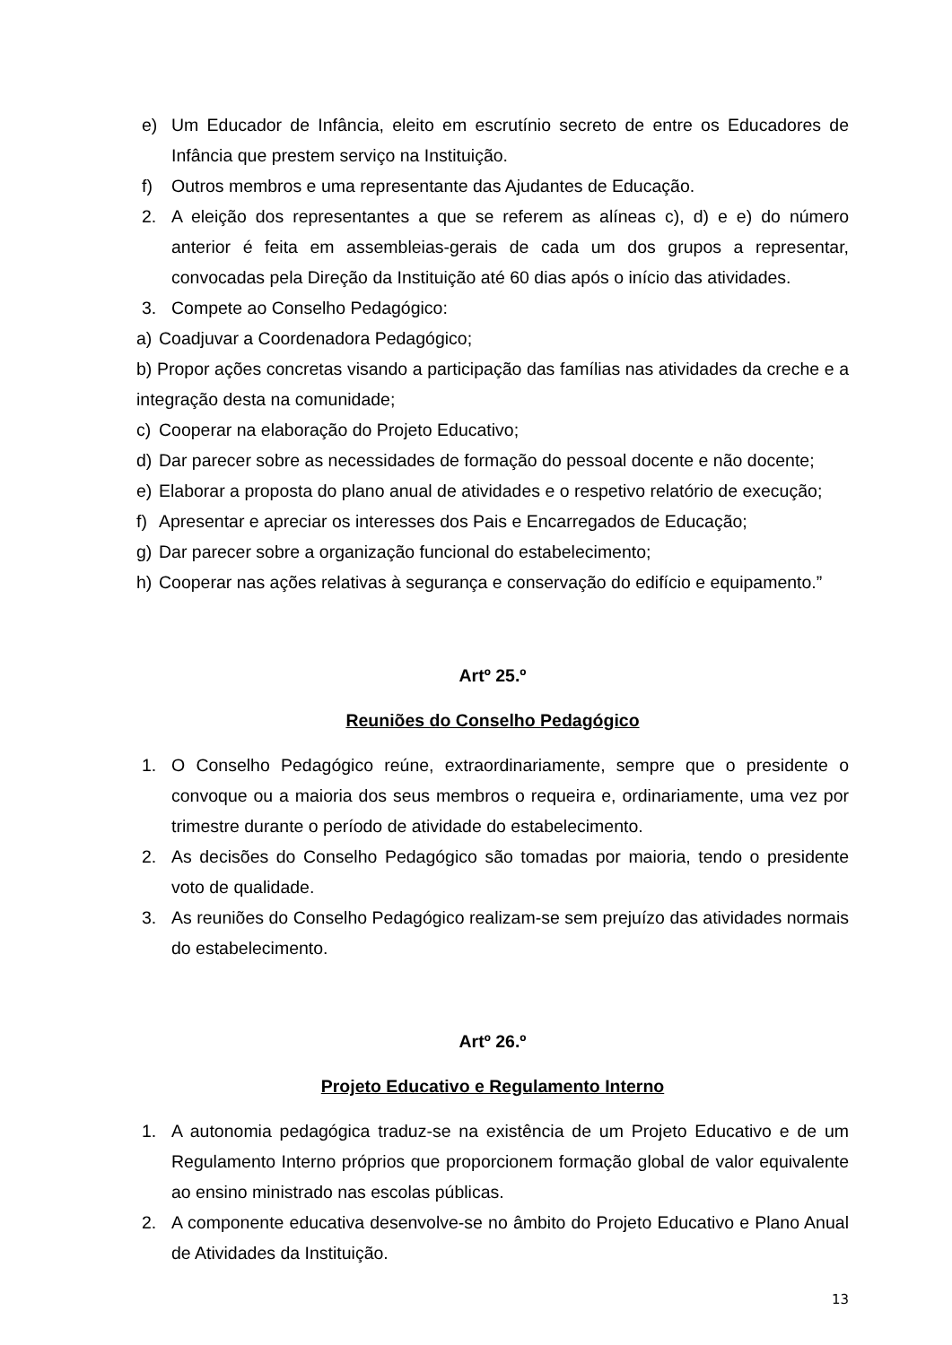e) Um Educador de Infância, eleito em escrutínio secreto de entre os Educadores de Infância que prestem serviço na Instituição.
f) Outros membros e uma representante das Ajudantes de Educação.
2. A eleição dos representantes a que se referem as alíneas c), d) e e) do número anterior é feita em assembleias-gerais de cada um dos grupos a representar, convocadas pela Direção da Instituição até 60 dias após o início das atividades.
3. Compete ao Conselho Pedagógico:
a) Coadjuvar a Coordenadora Pedagógico;
b) Propor ações concretas visando a participação das famílias nas atividades da creche e a integração desta na comunidade;
c) Cooperar na elaboração do Projeto Educativo;
d) Dar parecer sobre as necessidades de formação do pessoal docente e não docente;
e) Elaborar a proposta do plano anual de atividades e o respetivo relatório de execução;
f) Apresentar e apreciar os interesses dos Pais e Encarregados de Educação;
g) Dar parecer sobre a organização funcional do estabelecimento;
h) Cooperar nas ações relativas à segurança e conservação do edifício e equipamento.”
Artº 25.º
Reuniões do Conselho Pedagógico
1. O Conselho Pedagógico reúne, extraordinariamente, sempre que o presidente o convoque ou a maioria dos seus membros o requeira e, ordinariamente, uma vez por trimestre durante o período de atividade do estabelecimento.
2. As decisões do Conselho Pedagógico são tomadas por maioria, tendo o presidente voto de qualidade.
3. As reuniões do Conselho Pedagógico realizam-se sem prejuízo das atividades normais do estabelecimento.
Artº 26.º
Projeto Educativo e Regulamento Interno
1. A autonomia pedagógica traduz-se na existência de um Projeto Educativo e de um Regulamento Interno próprios que proporcionem formação global de valor equivalente ao ensino ministrado nas escolas públicas.
2. A componente educativa desenvolve-se no âmbito do Projeto Educativo e Plano Anual de Atividades da Instituição.
13